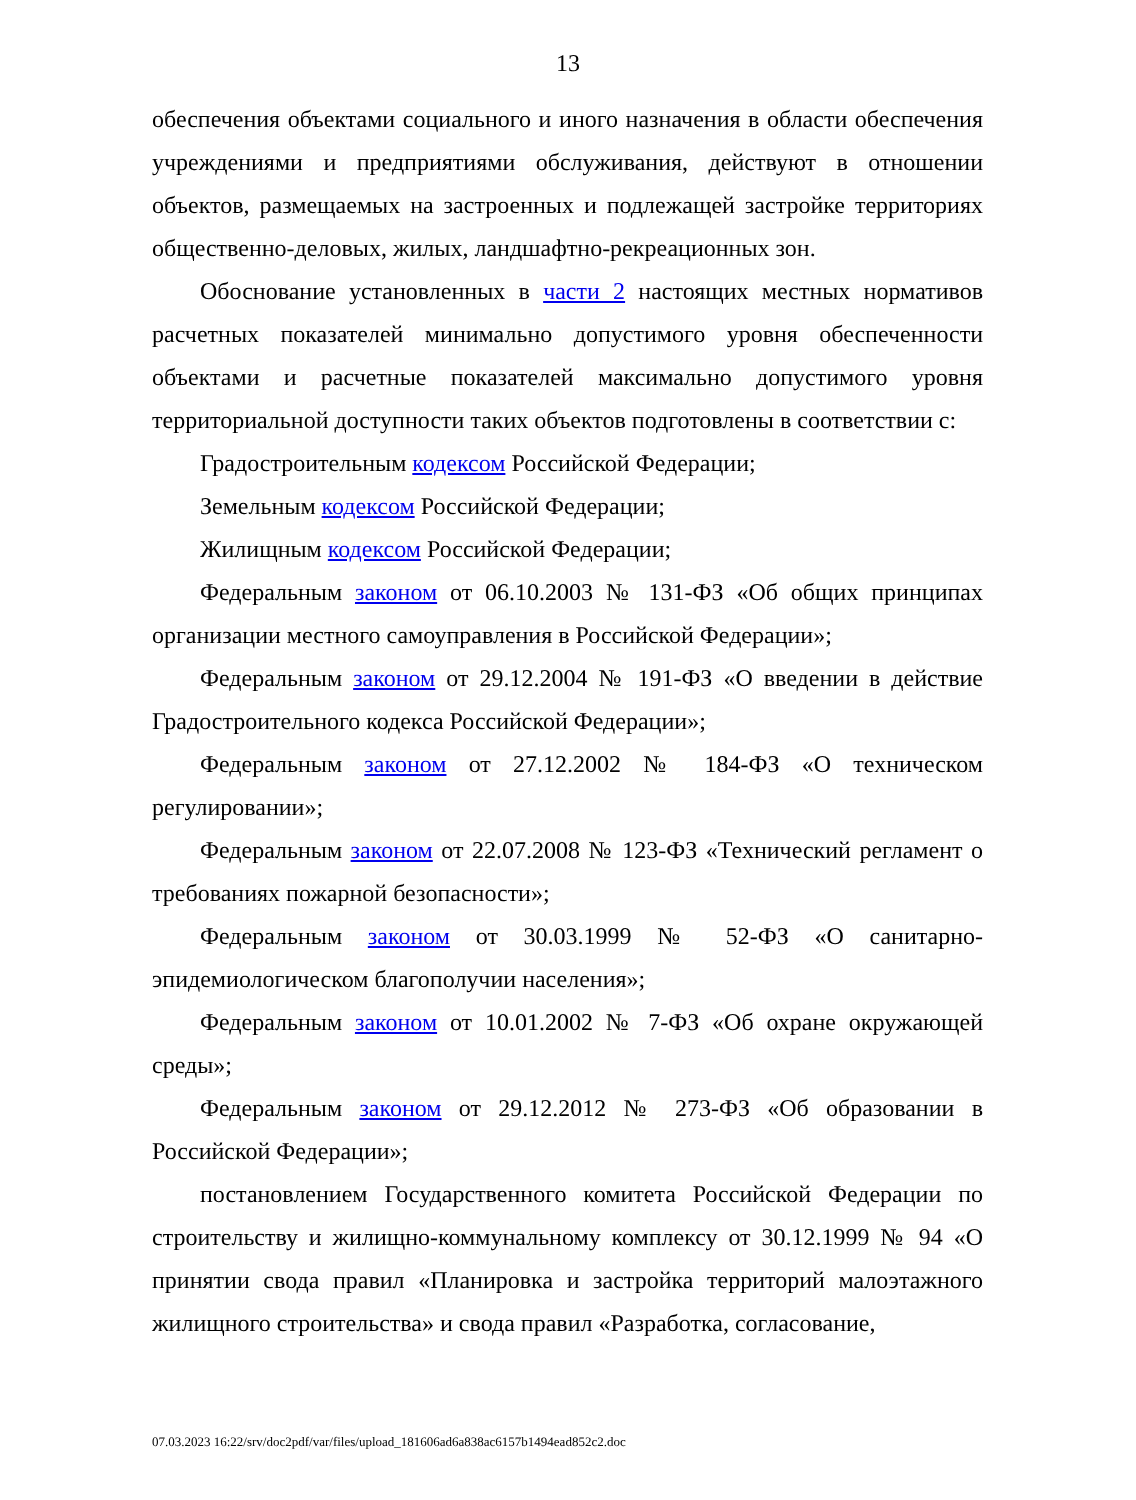13
обеспечения объектами социального и иного назначения в области обеспечения учреждениями и предприятиями обслуживания, действуют в отношении объектов, размещаемых на застроенных и подлежащей застройке территориях общественно-деловых, жилых, ландшафтно-рекреационных зон.
Обоснование установленных в части 2 настоящих местных нормативов расчетных показателей минимально допустимого уровня обеспеченности объектами и расчетные показателей максимально допустимого уровня территориальной доступности таких объектов подготовлены в соответствии с:
Градостроительным кодексом Российской Федерации;
Земельным кодексом Российской Федерации;
Жилищным кодексом Российской Федерации;
Федеральным законом от 06.10.2003 № 131-ФЗ «Об общих принципах организации местного самоуправления в Российской Федерации»;
Федеральным законом от 29.12.2004 № 191-ФЗ «О введении в действие Градостроительного кодекса Российской Федерации»;
Федеральным законом от 27.12.2002 № 184-ФЗ «О техническом регулировании»;
Федеральным законом от 22.07.2008 № 123-ФЗ «Технический регламент о требованиях пожарной безопасности»;
Федеральным законом от 30.03.1999 № 52-ФЗ «О санитарно-эпидемиологическом благополучии населения»;
Федеральным законом от 10.01.2002 № 7-ФЗ «Об охране окружающей среды»;
Федеральным законом от 29.12.2012 № 273-ФЗ «Об образовании в Российской Федерации»;
постановлением Государственного комитета Российской Федерации по строительству и жилищно-коммунальному комплексу от 30.12.1999 № 94 «О принятии свода правил «Планировка и застройка территорий малоэтажного жилищного строительства» и свода правил «Разработка, согласование,
07.03.2023 16:22/srv/doc2pdf/var/files/upload_181606ad6a838ac6157b1494ead852c2.doc